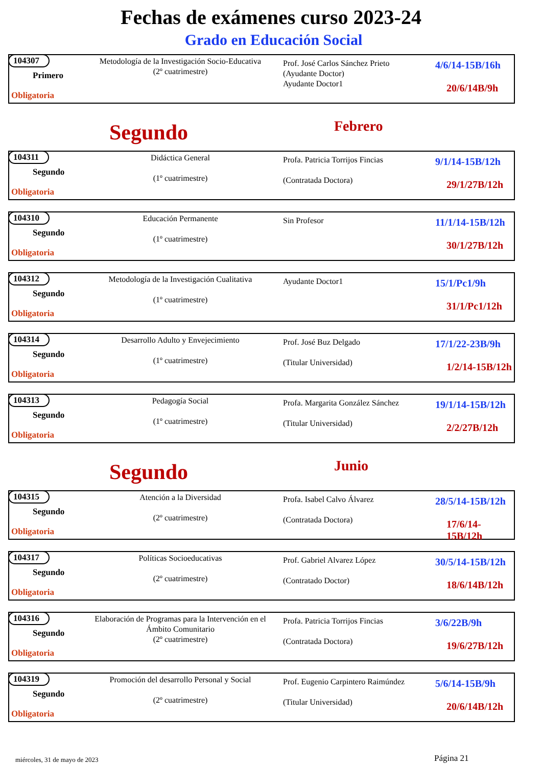Fechas de exámenes curso 2023-24
Grado en Educación Social
104307
Primero
Obligatoria
Metodología de la Investigación Socio-Educativa
(2º cuatrimestre)
Prof. José Carlos Sánchez Prieto
(Ayudante Doctor)
Ayudante Doctor1
4/6/14-15B/16h
20/6/14B/9h
Segundo Febrero
104311
Segundo
Obligatoria
Didáctica General
(1º cuatrimestre)
Profa. Patricia Torrijos Fincias
(Contratada Doctora)
9/1/14-15B/12h
29/1/27B/12h
104310
Segundo
Obligatoria
Educación Permanente
(1º cuatrimestre)
Sin Profesor
11/1/14-15B/12h
30/1/27B/12h
104312
Segundo
Obligatoria
Metodología de la Investigación Cualitativa
(1º cuatrimestre)
Ayudante Doctor1
15/1/Pc1/9h
31/1/Pc1/12h
104314
Segundo
Obligatoria
Desarrollo Adulto y Envejecimiento
(1º cuatrimestre)
Prof. José Buz Delgado
(Titular Universidad)
17/1/22-23B/9h
1/2/14-15B/12h
104313
Segundo
Obligatoria
Pedagogía Social
(1º cuatrimestre)
Profa. Margarita González Sánchez
(Titular Universidad)
19/1/14-15B/12h
2/2/27B/12h
Segundo Junio
104315
Segundo
Obligatoria
Atención a la Diversidad
(2º cuatrimestre)
Profa. Isabel Calvo Álvarez
(Contratada Doctora)
28/5/14-15B/12h
17/6/14-15B/12h
104317
Segundo
Obligatoria
Políticas Socioeducativas
(2º cuatrimestre)
Prof. Gabriel Alvarez López
(Contratado Doctor)
30/5/14-15B/12h
18/6/14B/12h
104316
Segundo
Obligatoria
Elaboración de Programas para la Intervención en el Ámbito Comunitario
(2º cuatrimestre)
Profa. Patricia Torrijos Fincias
(Contratada Doctora)
3/6/22B/9h
19/6/27B/12h
104319
Segundo
Obligatoria
Promoción del desarrollo Personal y Social
(2º cuatrimestre)
Prof. Eugenio Carpintero Raimúndez
(Titular Universidad)
5/6/14-15B/9h
20/6/14B/12h
miércoles, 31 de mayo de 2023 Página 21